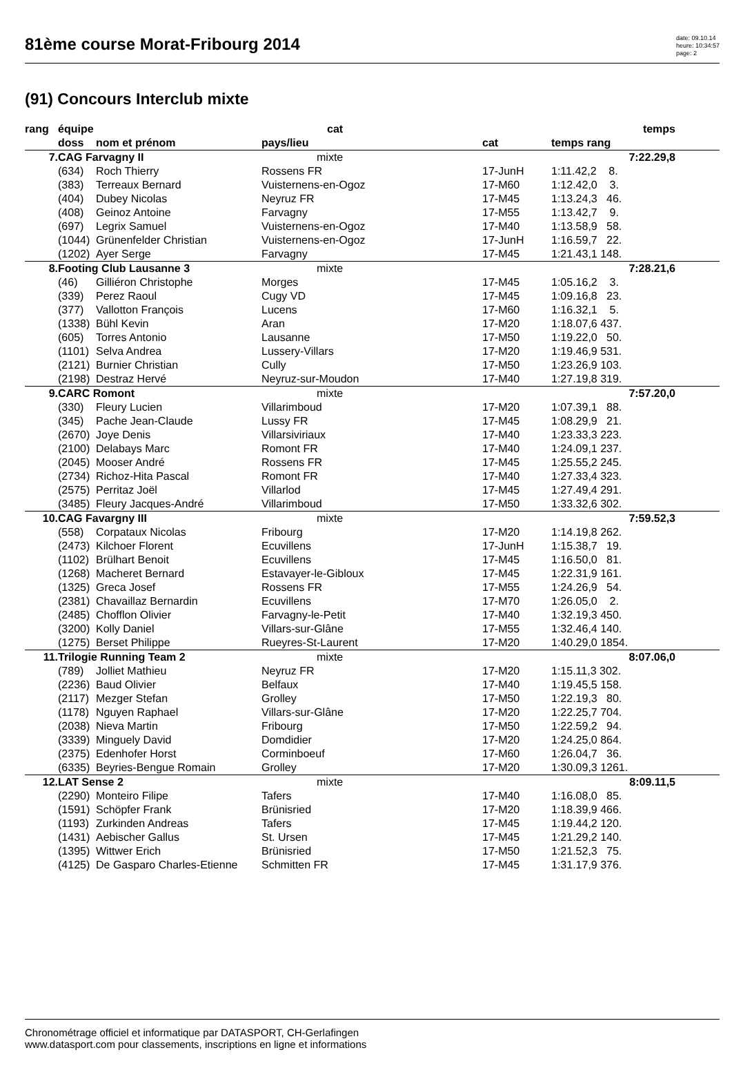81ème course Morat-Fribourg 2014
date: 09.10.14
heure: 10:34:57
page: 2
(91) Concours Interclub mixte
| rang | équipe | | cat | | temps | |
| --- | --- | --- | --- | --- | --- | --- |
| | doss | nom et prénom | pays/lieu | cat | temps rang | |
| 7. | CAG Farvagny II | | mixte | | 7:22.29,8 | |
| | (634) | Roch Thierry | Rossens FR | 17-JunH | 1:11.42,2 8. | |
| | (383) | Terreaux Bernard | Vuisternens-en-Ogoz | 17-M60 | 1:12.42,0 3. | |
| | (404) | Dubey Nicolas | Neyruz FR | 17-M45 | 1:13.24,3 46. | |
| | (408) | Geinoz Antoine | Farvagny | 17-M55 | 1:13.42,7 9. | |
| | (697) | Legrix Samuel | Vuisternens-en-Ogoz | 17-M40 | 1:13.58,9 58. | |
| | (1044) | Grünenfelder Christian | Vuisternens-en-Ogoz | 17-JunH | 1:16.59,7 22. | |
| | (1202) | Ayer Serge | Farvagny | 17-M45 | 1:21.43,1 148. | |
| 8. | Footing Club Lausanne 3 | | mixte | | 7:28.21,6 | |
| | (46) | Gilliéron Christophe | Morges | 17-M45 | 1:05.16,2 3. | |
| | (339) | Perez Raoul | Cugy VD | 17-M45 | 1:09.16,8 23. | |
| | (377) | Vallotton François | Lucens | 17-M60 | 1:16.32,1 5. | |
| | (1338) | Bühl Kevin | Aran | 17-M20 | 1:18.07,6 437. | |
| | (605) | Torres Antonio | Lausanne | 17-M50 | 1:19.22,0 50. | |
| | (1101) | Selva Andrea | Lussery-Villars | 17-M20 | 1:19.46,9 531. | |
| | (2121) | Burnier Christian | Cully | 17-M50 | 1:23.26,9 103. | |
| | (2198) | Destraz Hervé | Neyruz-sur-Moudon | 17-M40 | 1:27.19,8 319. | |
| 9. | CARC Romont | | mixte | | 7:57.20,0 | |
| | (330) | Fleury Lucien | Villarimboud | 17-M20 | 1:07.39,1 88. | |
| | (345) | Pache Jean-Claude | Lussy FR | 17-M45 | 1:08.29,9 21. | |
| | (2670) | Joye Denis | Villarsiviriaux | 17-M40 | 1:23.33,3 223. | |
| | (2100) | Delabays Marc | Romont FR | 17-M40 | 1:24.09,1 237. | |
| | (2045) | Mooser André | Rossens FR | 17-M45 | 1:25.55,2 245. | |
| | (2734) | Richoz-Hita Pascal | Romont FR | 17-M40 | 1:27.33,4 323. | |
| | (2575) | Perritaz Joël | Villarlod | 17-M45 | 1:27.49,4 291. | |
| | (3485) | Fleury Jacques-André | Villarimboud | 17-M50 | 1:33.32,6 302. | |
| 10. | CAG Favargny III | | mixte | | 7:59.52,3 | |
| | (558) | Corpataux Nicolas | Fribourg | 17-M20 | 1:14.19,8 262. | |
| | (2473) | Kilchoer Florent | Ecuvillens | 17-JunH | 1:15.38,7 19. | |
| | (1102) | Brülhart Benoit | Ecuvillens | 17-M45 | 1:16.50,0 81. | |
| | (1268) | Macheret Bernard | Estavayer-le-Gibloux | 17-M45 | 1:22.31,9 161. | |
| | (1325) | Greca Josef | Rossens FR | 17-M55 | 1:24.26,9 54. | |
| | (2381) | Chavaillaz Bernardin | Ecuvillens | 17-M70 | 1:26.05,0 2. | |
| | (2485) | Chofflon Olivier | Farvagny-le-Petit | 17-M40 | 1:32.19,3 450. | |
| | (3200) | Kolly Daniel | Villars-sur-Glâne | 17-M55 | 1:32.46,4 140. | |
| | (1275) | Berset Philippe | Rueyres-St-Laurent | 17-M20 | 1:40.29,0 1854. | |
| 11. | Trilogie Running Team 2 | | mixte | | 8:07.06,0 | |
| | (789) | Jolliet Mathieu | Neyruz FR | 17-M20 | 1:15.11,3 302. | |
| | (2236) | Baud Olivier | Belfaux | 17-M40 | 1:19.45,5 158. | |
| | (2117) | Mezger Stefan | Grolley | 17-M50 | 1:22.19,3 80. | |
| | (1178) | Nguyen Raphael | Villars-sur-Glâne | 17-M20 | 1:22.25,7 704. | |
| | (2038) | Nieva Martin | Fribourg | 17-M50 | 1:22.59,2 94. | |
| | (3339) | Minguely David | Domdidier | 17-M20 | 1:24.25,0 864. | |
| | (2375) | Edenhofer Horst | Corminboeuf | 17-M60 | 1:26.04,7 36. | |
| | (6335) | Beyries-Bengue Romain | Grolley | 17-M20 | 1:30.09,3 1261. | |
| 12. | LAT Sense 2 | | mixte | | 8:09.11,5 | |
| | (2290) | Monteiro Filipe | Tafers | 17-M40 | 1:16.08,0 85. | |
| | (1591) | Schöpfer Frank | Brünisried | 17-M20 | 1:18.39,9 466. | |
| | (1193) | Zurkinden Andreas | Tafers | 17-M45 | 1:19.44,2 120. | |
| | (1431) | Aebischer Gallus | St. Ursen | 17-M45 | 1:21.29,2 140. | |
| | (1395) | Wittwer Erich | Brünisried | 17-M50 | 1:21.52,3 75. | |
| | (4125) | De Gasparo Charles-Etienne | Schmitten FR | 17-M45 | 1:31.17,9 376. | |
Chronométrage officiel et informatique par DATASPORT, CH-Gerlafingen
www.datasport.com pour classements, inscriptions en ligne et informations